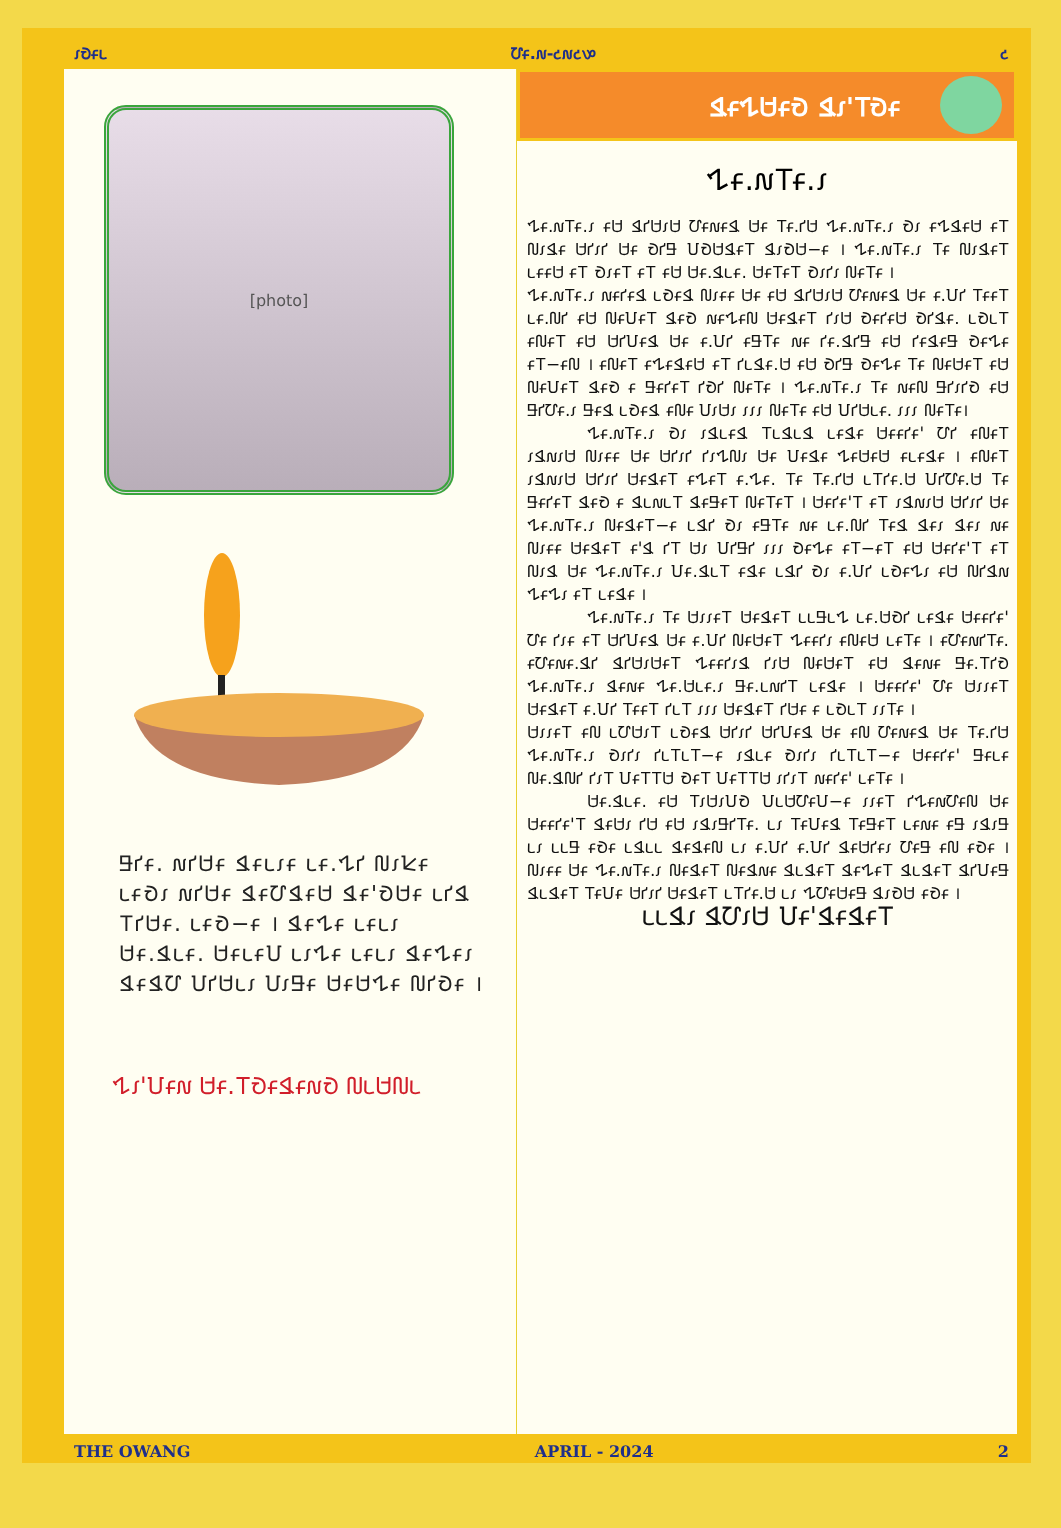𑣁𑢺𑣂𑣃 𑢹𑣂.𑣐-𑣒𑣐𑣒𑣔 𑣒
[photo]
𑢬𑢱𑣂. 𑣐𑢱𑢴𑣂 𑢶𑣂𑣃𑣁𑣂 𑣃𑣂.𑢳𑢱 𑢰𑣁𑢾𑣂 𑣃𑣂𑢺𑣁 𑣐𑢱𑢴𑣂 𑢶𑣂𑢹𑢶𑣂𑢴 𑢶𑣂'𑢺𑢴𑣂 𑣃𑢱𑢶 𑢼𑢱𑢴𑣂. 𑣃𑣂𑢺−𑣂 । 𑢶𑣂𑢳𑣂 𑣃𑣂𑣃𑣁 𑢴𑣂.𑢶𑣃𑣂. 𑢴𑣂𑣃𑣂𑢸 𑣃𑣁𑢳𑣂 𑣃𑣂𑣃𑣁 𑢶𑣂𑢳𑣂𑣁 𑢶𑣂𑢶𑢹 𑢸𑢱𑢴𑣃𑣁 𑢸𑣁𑢬𑣂 𑢴𑣂𑢴𑢳𑣂 𑢰𑢱𑢺𑣂 ।
𑢳𑣁'𑢸𑣂𑣐 𑢴𑣂.𑢼𑢺𑣂𑢶𑣂𑣐𑢺 𑢰𑣃𑢴𑢰𑣃
𑢶𑣂𑢳𑢴𑣂𑢺 𑢶𑣁'𑢼𑢺𑣂
𑢳𑣂.𑣐𑢼𑣂.𑣁
𑢳𑣂.𑣐𑢼𑣂.𑣁 𑣂𑢴 𑢶𑢱𑢴𑣁𑢴 𑢹𑣂𑣐𑣂𑢶 𑢴𑣂 𑢼𑣂.𑢱𑢴 𑢳𑣂.𑣐𑢼𑣂.𑣁 𑢺𑣁 𑣂𑢳𑢶𑣂𑢴 𑣂𑢼 𑢰𑣁𑢶𑣂 𑢴𑢱𑣁𑢱 𑢴𑣂 𑢺𑢱𑢬 𑢸𑢺𑢴𑢶𑣂𑢼 𑢶𑣁𑢺𑢴−𑣂 । 𑢳𑣂.𑣐𑢼𑣂.𑣁 𑢼𑣂 𑢰𑣁𑢶𑣂𑢼 𑣃𑣂𑣂𑢴 𑣂𑢼 𑢺𑣁𑣂𑢼 𑣂𑢼 𑣂𑢴 𑢴𑣂.𑢶𑣃𑣂. 𑢴𑣂𑢼𑣂𑢼 𑢺𑣁𑢱𑣁 𑢰𑣂𑢼𑣂 ।
𑢳𑣂.𑣐𑢼𑣂.𑣁 𑣐𑣂𑢱𑣂𑢶 𑣃𑢺𑣂𑢶 𑢰𑣁𑣂𑣂 𑢴𑣂 𑣂𑢴 𑢶𑢱𑢴𑣁𑢴 𑢹𑣂𑣐𑣂𑢶 𑢴𑣂 𑣂.𑢸𑢱 𑢼𑣂𑣂𑢼 𑣃𑣂.𑢰𑢱 𑣂𑢴 𑢰𑣂𑢸𑣂𑢼 𑢶𑣂𑢺 𑣐𑣂𑢳𑣂𑢰 𑢴𑣂𑢶𑣂𑢼 𑢱𑣁𑢴 𑢺𑣂𑢱𑣂𑢴 𑢺𑢱𑢶𑣂. 𑣃𑢺𑣃𑢼 𑣂𑢰𑣂𑢼 𑣂𑢴 𑢴𑢱𑢸𑣂𑢶 𑢴𑣂 𑣂.𑢸𑢱 𑣂𑢬𑢼𑣂 𑣐𑣂 𑢱𑣂.𑢶𑢱𑢬 𑣂𑢴 𑢱𑣂𑢶𑣂𑢬 𑢺𑣂𑢳𑣂 𑣂𑢼−𑣂𑢰 । 𑣂𑢰𑣂𑢼 𑣂𑢳𑣂𑢶𑣂𑢴 𑣂𑢼 𑢱𑣃𑢶𑣂.𑢴 𑣂𑢴 𑢺𑢱𑢬 𑢺𑣂𑢳𑣂 𑢼𑣂 𑢰𑣂𑢴𑣂𑢼 𑣂𑢴 𑢰𑣂𑢸𑣂𑢼 𑢶𑣂𑢺 𑣂 𑢬𑣂𑢱𑣂𑢼 𑢱𑢺𑢱 𑢰𑣂𑢼𑣂 । 𑢳𑣂.𑣐𑢼𑣂.𑣁 𑢼𑣂 𑣐𑣂𑢰 𑢬𑢱𑣁𑢱𑢺 𑣂𑢴 𑢬𑢱𑢹𑣂.𑣁 𑢬𑣂𑢶 𑣃𑢺𑣂𑢶 𑣂𑢰𑣂 𑢸𑣁𑢴𑣁 𑣁𑣁𑣁 𑢰𑣂𑢼𑣂 𑣂𑢴 𑢸𑢱𑢴𑣃𑣂. 𑣁𑣁𑣁 𑢰𑣂𑢼𑣂।
𑢳𑣂.𑣐𑢼𑣂.𑣁 𑢺𑣁 𑣁𑢶𑣃𑣂𑢶 𑢼𑣃𑢶𑣃𑢶 𑣃𑣂𑢶𑣂 𑢴𑣂𑣂𑢱𑣂' 𑢹𑢱 𑣂𑢰𑣂𑢼 𑣁𑢶𑣐𑣁𑢴 𑢰𑣁𑣂𑣂 𑢴𑣂 𑢴𑢱𑣁𑢱 𑢱𑣁𑢳𑢰𑣁 𑢴𑣂 𑢸𑣂𑢶𑣂 𑢳𑣂𑢴𑣂𑢴 𑣂𑣃𑣂𑢶𑣂 । 𑣂𑢰𑣂𑢼 𑣁𑢶𑣐𑣁𑢴 𑢴𑢱𑣁𑢱 𑢴𑣂𑢶𑣂𑢼 𑣂𑢳𑣂𑢼 𑣂.𑢳𑣂. 𑢼𑣂 𑢼𑣂.𑢱𑢴 𑣃𑢼𑢱𑣂.𑢴 𑢸𑢱𑢹𑣂.𑢴 𑢼𑣂 𑢬𑣂𑢱𑣂𑢼 𑢶𑣂𑢺 𑣂 𑢶𑣃𑣐𑣃𑢼 𑢶𑣂𑢬𑣂𑢼 𑢰𑣂𑢼𑣂𑢼 । 𑢴𑣂𑢱𑣂'𑢼 𑣂𑢼 𑣁𑢶𑣐𑣁𑢴 𑢴𑢱𑣁𑢱 𑢴𑣂 𑢳𑣂.𑣐𑢼𑣂.𑣁 𑢰𑣂𑢶𑣂𑢼−𑣂 𑣃𑢶𑢱 𑢺𑣁 𑣂𑢬𑢼𑣂 𑣐𑣂 𑣃𑣂.𑢰𑢱 𑢼𑣂𑢶 𑢶𑣂𑣁 𑢶𑣂𑣁 𑣐𑣂 𑢰𑣁𑣂𑣂 𑢴𑣂𑢶𑣂𑢼 𑣂'𑢶 𑢱𑢼 𑢴𑣁 𑢸𑢱𑢬𑢱 𑣁𑣁𑣁 𑢺𑣂𑢳𑣂 𑣂𑢼−𑣂𑢼 𑣂𑢴 𑢴𑣂𑢱𑣂'𑢼 𑣂𑢼 𑢰𑣁𑢶 𑢴𑣂 𑢳𑣂.𑣐𑢼𑣂.𑣁 𑢸𑣂.𑢶𑣃𑢼 𑣂𑢶𑣂 𑣃𑢶𑢱 𑢺𑣁 𑣂.𑢸𑢱 𑣃𑢺𑣂𑢳𑣁 𑣂𑢴 𑢰𑢱𑢶𑣐 𑢳𑣂𑢳𑣁 𑣂𑢼 𑣃𑣂𑢶𑣂 ।
𑢳𑣂.𑣐𑢼𑣂.𑣁 𑢼𑣂 𑢴𑣁𑣁𑣂𑢼 𑢴𑣂𑢶𑣂𑢼 𑣃𑣃𑢬𑣃𑢳 𑣃𑣂.𑢴𑢺𑢱 𑣃𑣂𑢶𑣂 𑢴𑣂𑣂𑢱𑣂' 𑢹𑣂 𑢱𑣁𑣂 𑣂𑢼 𑢴𑢱𑢸𑣂𑢶 𑢴𑣂 𑣂.𑢸𑢱 𑢰𑣂𑢴𑣂𑢼 𑢳𑣂𑣂𑢱𑣁 𑣂𑢰𑣂𑢴 𑣃𑣂𑢼𑣂 । 𑣂𑢹𑣂𑣐𑢱𑢼𑣂. 𑣂𑢹𑣂𑣐𑣂.𑢶𑢱 𑢶𑢱𑢴𑣁𑢴𑣂𑢼 𑢳𑣂𑣂𑢱𑣁𑢶 𑢱𑣁𑢴 𑢰𑣂𑢴𑣂𑢼 𑣂𑢴 𑢶𑣂𑣐𑣂 𑢬𑣂.𑢼𑢱𑢺 𑢳𑣂.𑣐𑢼𑣂.𑣁 𑢶𑣂𑣐𑣂 𑢳𑣂.𑢴𑣃𑣂.𑣁 𑢬𑣂.𑣃𑣐𑢱𑢼 𑣃𑣂𑢶𑣂 । 𑢴𑣂𑣂𑢱𑣂' 𑢹𑣂 𑢴𑣁𑣁𑣂𑢼 𑢴𑣂𑢶𑣂𑢼 𑣂.𑢸𑢱 𑢼𑣂𑣂𑢼 𑢱𑣃𑢼 𑣁𑣁𑣁 𑢴𑣂𑢶𑣂𑢼 𑢱𑢴𑣂 𑣂 𑣃𑢺𑣃𑢼 𑣁𑣁𑢼𑣂 ।
𑢴𑣁𑣁𑣂𑢼 𑣂𑢰 𑣃𑢹𑢴𑣁𑢼 𑣃𑢺𑣂𑢶 𑢴𑢱𑣁𑢱 𑢴𑢱𑢸𑣂𑢶 𑢴𑣂 𑣂𑢰 𑢹𑣂𑣐𑣂𑢶 𑢴𑣂 𑢼𑣂.𑢱𑢴 𑢳𑣂.𑣐𑢼𑣂.𑣁 𑢺𑣁𑢱𑣁 𑢱𑣃𑢼𑣃𑢼−𑣂 𑣁𑢶𑣃𑣂 𑢺𑣁𑢱𑣁 𑢱𑣃𑢼𑣃𑢼−𑣂 𑢴𑣂𑣂𑢱𑣂' 𑢬𑣂𑣃𑣂 𑢰𑣂.𑢶𑢰𑢱 𑢱𑣁𑢼 𑢸𑣂𑢼𑢼𑢴 𑢺𑣂𑢼 𑢸𑣂𑢼𑢼𑢴 𑣁𑢱𑣁𑢼 𑣐𑣂𑢱𑣂' 𑣃𑣂𑢼𑣂 ।
𑢴𑣂.𑢶𑣃𑣂. 𑣂𑢴 𑢼𑣁𑢴𑣁𑢸𑢺 𑢸𑣃𑢴𑢹𑣂𑢸−𑣂 𑣁𑣁𑣂𑢼 𑢱𑢳𑣂𑣐𑢹𑣂𑢰 𑢴𑣂 𑢴𑣂𑣂𑢱𑣂'𑢼 𑢶𑣂𑢴𑣁 𑢱𑢴 𑣂𑢴 𑣁𑢶𑣁𑢬𑢱𑢼𑣂. 𑣃𑣁 𑢼𑣂𑢸𑣂𑢶 𑢼𑣂𑢬𑣂𑢼 𑣃𑣂𑣐𑣂 𑣂𑢬 𑣁𑢶𑣁𑢬 𑣃𑣁 𑣃𑣃𑢬 𑣂𑢺𑣂 𑣃𑢶𑣃𑣃 𑢶𑣂𑢶𑣂𑢰 𑣃𑣁 𑣂.𑢸𑢱 𑣂.𑢸𑢱 𑢶𑣂𑢴𑢱𑣂𑣁 𑢹𑣂𑢬 𑣂𑢰 𑣂𑢺𑣂 । 𑢰𑣁𑣂𑣂 𑢴𑣂 𑢳𑣂.𑣐𑢼𑣂.𑣁 𑢰𑣂𑢶𑣂𑢼 𑢰𑣂𑢶𑣐𑣂 𑢶𑣃𑢶𑣂𑢼 𑢶𑣂𑢳𑣂𑢼 𑢶𑣃𑢶𑣂𑢼 𑢶𑢱𑢸𑣂𑢬 𑢶𑣃𑢶𑣂𑢼 𑢼𑣂𑢸𑣂 𑢴𑢱𑣁𑢱 𑢴𑣂𑢶𑣂𑢼 𑣃𑢼𑢱𑣂.𑢴 𑣃𑣁 𑢳𑢹𑣂𑢴𑣂𑢬 𑢶𑣁𑢺𑢴 𑣂𑢺𑣂 ।
𑣃𑣃𑢶𑣁 𑢶𑢹𑣁𑢴 𑢸𑣂'𑢶𑣂𑢶𑣂𑢼
THE OWANG APRIL - 2024 2